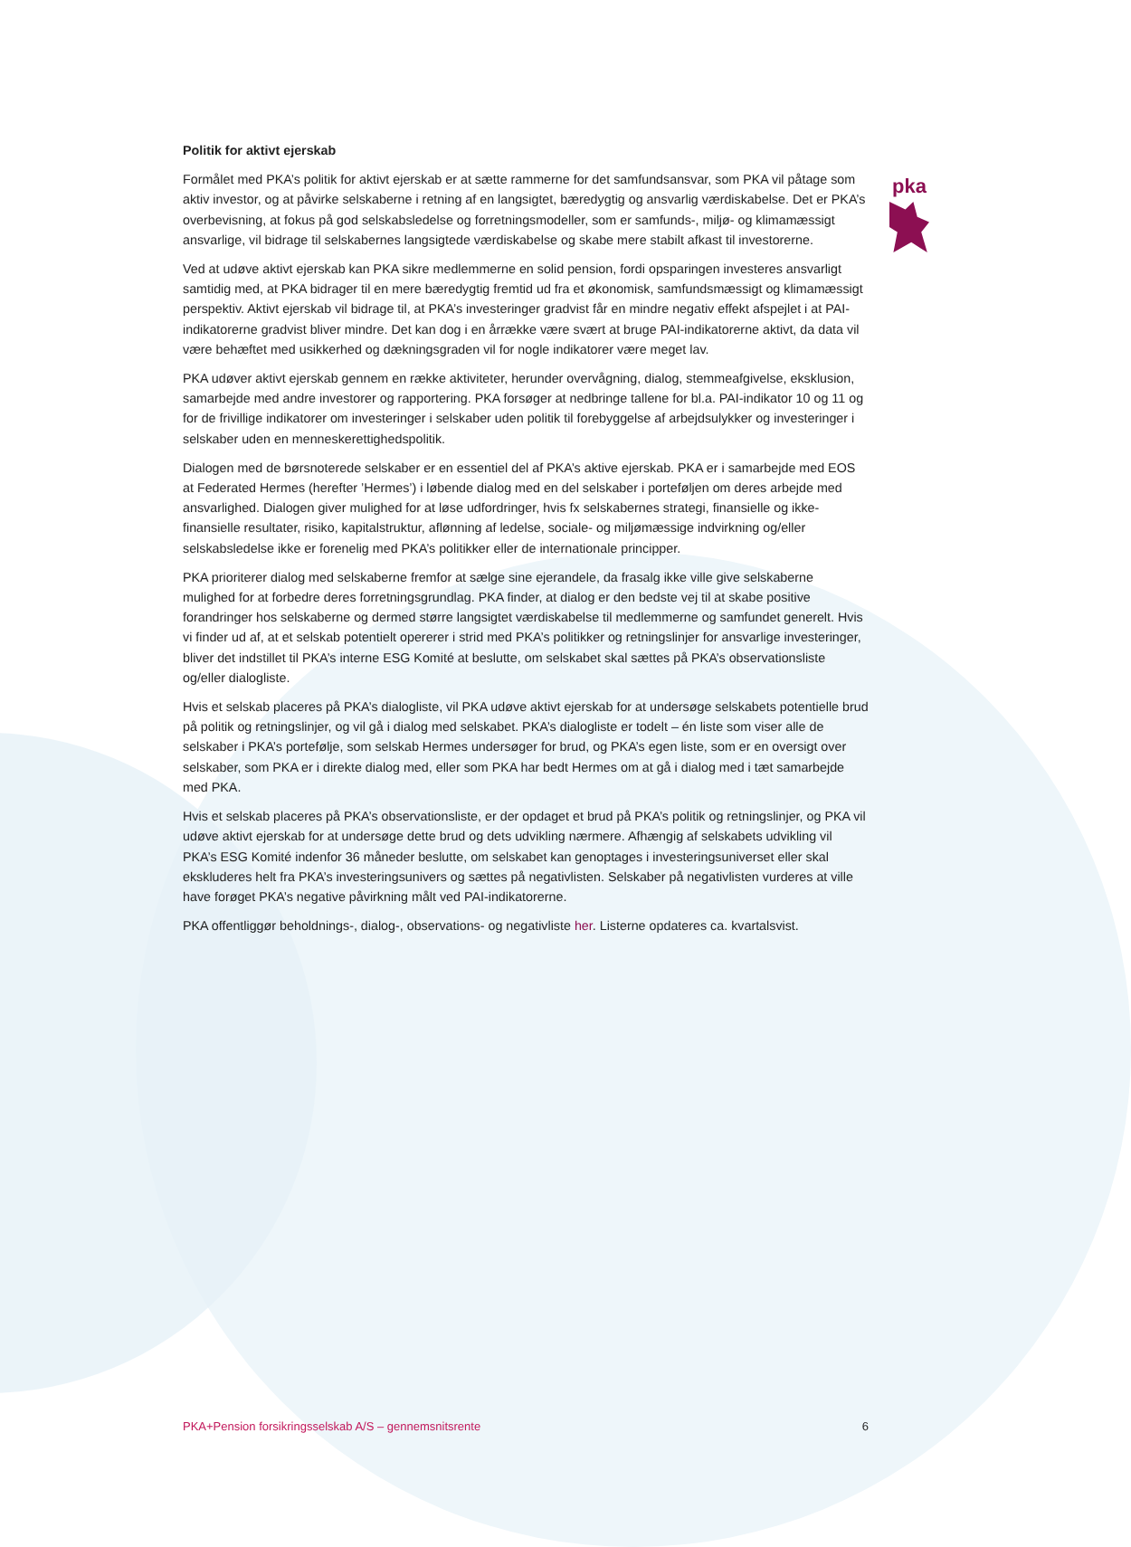pka
Politik for aktivt ejerskab
Formålet med PKA’s politik for aktivt ejerskab er at sætte rammerne for det samfundsansvar, som PKA vil påtage som aktiv investor, og at påvirke selskaberne i retning af en langsigtet, bæredygtig og ansvarlig værdiskabelse. Det er PKA’s overbevisning, at fokus på god selskabsledelse og forretningsmodeller, som er samfunds-, miljø- og klimamæssigt ansvarlige, vil bidrage til selskabernes langsigtede værdiskabelse og skabe mere stabilt afkast til investorerne.
Ved at udøve aktivt ejerskab kan PKA sikre medlemmerne en solid pension, fordi opsparingen investeres ansvarligt samtidig med, at PKA bidrager til en mere bæredygtig fremtid ud fra et økonomisk, samfundsmæssigt og klimamæssigt perspektiv. Aktivt ejerskab vil bidrage til, at PKA’s investeringer gradvist får en mindre negativ effekt afspejlet i at PAI-indikatorerne gradvist bliver mindre. Det kan dog i en årrække være svært at bruge PAI-indikatorerne aktivt, da data vil være behæftet med usikkerhed og dækningsgraden vil for nogle indikatorer være meget lav.
PKA udøver aktivt ejerskab gennem en række aktiviteter, herunder overvågning, dialog, stemmeafgivelse, eksklusion, samarbejde med andre investorer og rapportering. PKA forsøger at nedbringe tallene for bl.a. PAI-indikator 10 og 11 og for de frivillige indikatorer om investeringer i selskaber uden politik til forebyggelse af arbejdsulykker og investeringer i selskaber uden en menneskerettighedspolitik.
Dialogen med de børsnoterede selskaber er en essentiel del af PKA’s aktive ejerskab. PKA er i samarbejde med EOS at Federated Hermes (herefter ’Hermes’) i løbende dialog med en del selskaber i porteføljen om deres arbejde med ansvarlighed. Dialogen giver mulighed for at løse udfordringer, hvis fx selskabernes strategi, finansielle og ikke-finansielle resultater, risiko, kapitalstruktur, aflønning af ledelse, sociale- og miljømæssige indvirkning og/eller selskabsledelse ikke er forenelig med PKA’s politikker eller de internationale principper.
PKA prioriterer dialog med selskaberne fremfor at sælge sine ejerandele, da frasalg ikke ville give selskaberne mulighed for at forbedre deres forretningsgrundlag. PKA finder, at dialog er den bedste vej til at skabe positive forandringer hos selskaberne og dermed større langsigtet værdiskabelse til medlemmerne og samfundet generelt. Hvis vi finder ud af, at et selskab potentielt opererer i strid med PKA’s politikker og retningslinjer for ansvarlige investeringer, bliver det indstillet til PKA’s interne ESG Komité at beslutte, om selskabet skal sættes på PKA’s observationsliste og/eller dialogliste.
Hvis et selskab placeres på PKA’s dialogliste, vil PKA udøve aktivt ejerskab for at undersøge selskabets potentielle brud på politik og retningslinjer, og vil gå i dialog med selskabet. PKA’s dialogliste er todelt – én liste som viser alle de selskaber i PKA’s portefølje, som selskab Hermes undersøger for brud, og PKA’s egen liste, som er en oversigt over selskaber, som PKA er i direkte dialog med, eller som PKA har bedt Hermes om at gå i dialog med i tæt samarbejde med PKA.
Hvis et selskab placeres på PKA’s observationsliste, er der opdaget et brud på PKA’s politik og retningslinjer, og PKA vil udøve aktivt ejerskab for at undersøge dette brud og dets udvikling nærmere. Afhængig af selskabets udvikling vil PKA’s ESG Komité indenfor 36 måneder beslutte, om selskabet kan genoptages i investeringsuniverset eller skal ekskluderes helt fra PKA’s investeringsunivers og sættes på negativlisten. Selskaber på negativlisten vurderes at ville have forøget PKA’s negative påvirkning målt ved PAI-indikatorerne.
PKA offentliggør beholdnings-, dialog-, observations- og negativliste her. Listerne opdateres ca. kvartalsvist.
PKA+Pension forsikringsselskab A/S – gennemsnitsrente 6